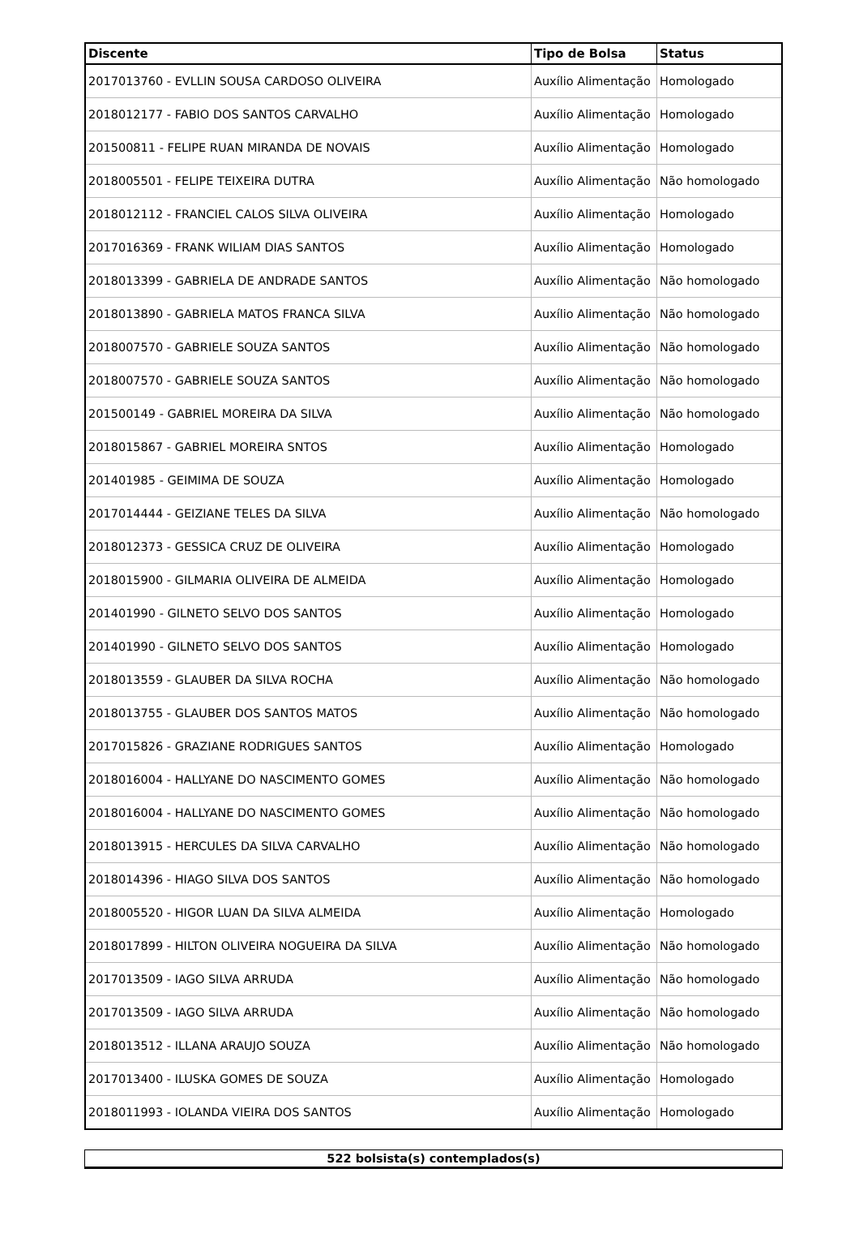| Discente | Tipo de Bolsa | Status |
| --- | --- | --- |
| 2017013760 - EVLLIN SOUSA CARDOSO OLIVEIRA | Auxílio Alimentação | Homologado |
| 2018012177 - FABIO DOS SANTOS CARVALHO | Auxílio Alimentação | Homologado |
| 201500811 - FELIPE RUAN MIRANDA DE NOVAIS | Auxílio Alimentação | Homologado |
| 2018005501 - FELIPE TEIXEIRA DUTRA | Auxílio Alimentação | Não homologado |
| 2018012112 - FRANCIEL CALOS SILVA OLIVEIRA | Auxílio Alimentação | Homologado |
| 2017016369 - FRANK WILIAM DIAS SANTOS | Auxílio Alimentação | Homologado |
| 2018013399 - GABRIELA DE ANDRADE SANTOS | Auxílio Alimentação | Não homologado |
| 2018013890 - GABRIELA MATOS FRANCA SILVA | Auxílio Alimentação | Não homologado |
| 2018007570 - GABRIELE SOUZA SANTOS | Auxílio Alimentação | Não homologado |
| 2018007570 - GABRIELE SOUZA SANTOS | Auxílio Alimentação | Não homologado |
| 201500149 - GABRIEL MOREIRA DA SILVA | Auxílio Alimentação | Não homologado |
| 2018015867 - GABRIEL MOREIRA SNTOS | Auxílio Alimentação | Homologado |
| 201401985 - GEIMIMA DE SOUZA | Auxílio Alimentação | Homologado |
| 2017014444 - GEIZIANE TELES DA SILVA | Auxílio Alimentação | Não homologado |
| 2018012373 - GESSICA CRUZ DE OLIVEIRA | Auxílio Alimentação | Homologado |
| 2018015900 - GILMARIA OLIVEIRA DE ALMEIDA | Auxílio Alimentação | Homologado |
| 201401990 - GILNETO SELVO DOS SANTOS | Auxílio Alimentação | Homologado |
| 201401990 - GILNETO SELVO DOS SANTOS | Auxílio Alimentação | Homologado |
| 2018013559 - GLAUBER DA SILVA ROCHA | Auxílio Alimentação | Não homologado |
| 2018013755 - GLAUBER DOS SANTOS MATOS | Auxílio Alimentação | Não homologado |
| 2017015826 - GRAZIANE RODRIGUES SANTOS | Auxílio Alimentação | Homologado |
| 2018016004 - HALLYANE DO NASCIMENTO GOMES | Auxílio Alimentação | Não homologado |
| 2018016004 - HALLYANE DO NASCIMENTO GOMES | Auxílio Alimentação | Não homologado |
| 2018013915 - HERCULES DA SILVA CARVALHO | Auxílio Alimentação | Não homologado |
| 2018014396 - HIAGO SILVA DOS SANTOS | Auxílio Alimentação | Não homologado |
| 2018005520 - HIGOR LUAN DA SILVA ALMEIDA | Auxílio Alimentação | Homologado |
| 2018017899 - HILTON OLIVEIRA NOGUEIRA DA SILVA | Auxílio Alimentação | Não homologado |
| 2017013509 - IAGO SILVA ARRUDA | Auxílio Alimentação | Não homologado |
| 2017013509 - IAGO SILVA ARRUDA | Auxílio Alimentação | Não homologado |
| 2018013512 - ILLANA ARAUJO SOUZA | Auxílio Alimentação | Não homologado |
| 2017013400 - ILUSKA GOMES DE SOUZA | Auxílio Alimentação | Homologado |
| 2018011993 - IOLANDA VIEIRA DOS SANTOS | Auxílio Alimentação | Homologado |
| 522 bolsista(s) contemplados(s) |